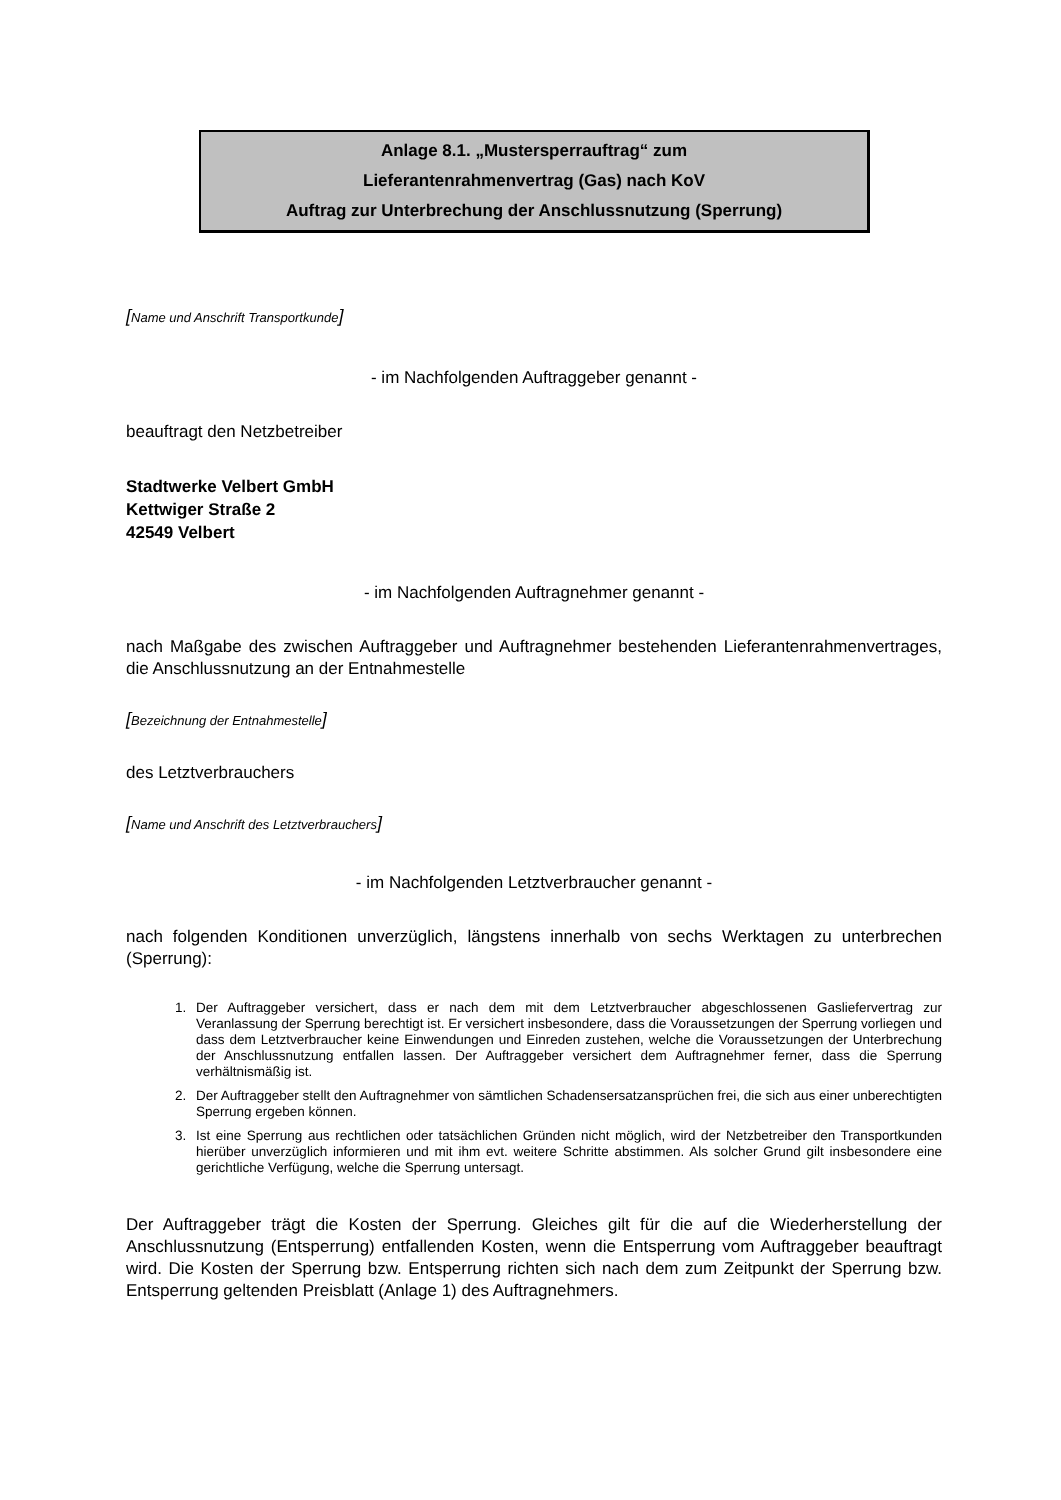Anlage 8.1. „Mustersperrauftrag“ zum
Lieferantenrahmenvertrag (Gas) nach KoV
Auftrag zur Unterbrechung der Anschlussnutzung (Sperrung)
[Name und Anschrift Transportkunde]
- im Nachfolgenden Auftraggeber genannt -
beauftragt den Netzbetreiber
Stadtwerke Velbert GmbH
Kettwiger Straße 2
42549 Velbert
- im Nachfolgenden Auftragnehmer genannt -
nach Maßgabe des zwischen Auftraggeber und Auftragnehmer bestehenden Lieferantenrahmenvertrages, die Anschlussnutzung an der Entnahmestelle
[Bezeichnung der Entnahmestelle]
des Letztverbrauchers
[Name und Anschrift des Letztverbrauchers]
- im Nachfolgenden Letztverbraucher genannt -
nach folgenden Konditionen unverzüglich, längstens innerhalb von sechs Werktagen zu unterbrechen (Sperrung):
1. Der Auftraggeber versichert, dass er nach dem mit dem Letztverbraucher abgeschlossenen Gasliefervertrag zur Veranlassung der Sperrung berechtigt ist. Er versichert insbesondere, dass die Voraussetzungen der Sperrung vorliegen und dass dem Letztverbraucher keine Einwendungen und Einreden zustehen, welche die Voraussetzungen der Unterbrechung der Anschlussnutzung entfallen lassen. Der Auftraggeber versichert dem Auftragnehmer ferner, dass die Sperrung verhältnismäßig ist.
2. Der Auftraggeber stellt den Auftragnehmer von sämtlichen Schadensersatzansprüchen frei, die sich aus einer unberechtigten Sperrung ergeben können.
3. Ist eine Sperrung aus rechtlichen oder tatsächlichen Gründen nicht möglich, wird der Netzbetreiber den Transportkunden hierüber unverzüglich informieren und mit ihm evt. weitere Schritte abstimmen. Als solcher Grund gilt insbesondere eine gerichtliche Verfügung, welche die Sperrung untersagt.
Der Auftraggeber trägt die Kosten der Sperrung. Gleiches gilt für die auf die Wiederherstellung der Anschlussnutzung (Entsperrung) entfallenden Kosten, wenn die Entsperrung vom Auftraggeber beauftragt wird. Die Kosten der Sperrung bzw. Entsperrung richten sich nach dem zum Zeitpunkt der Sperrung bzw. Entsperrung geltenden Preisblatt (Anlage 1) des Auftragnehmers.